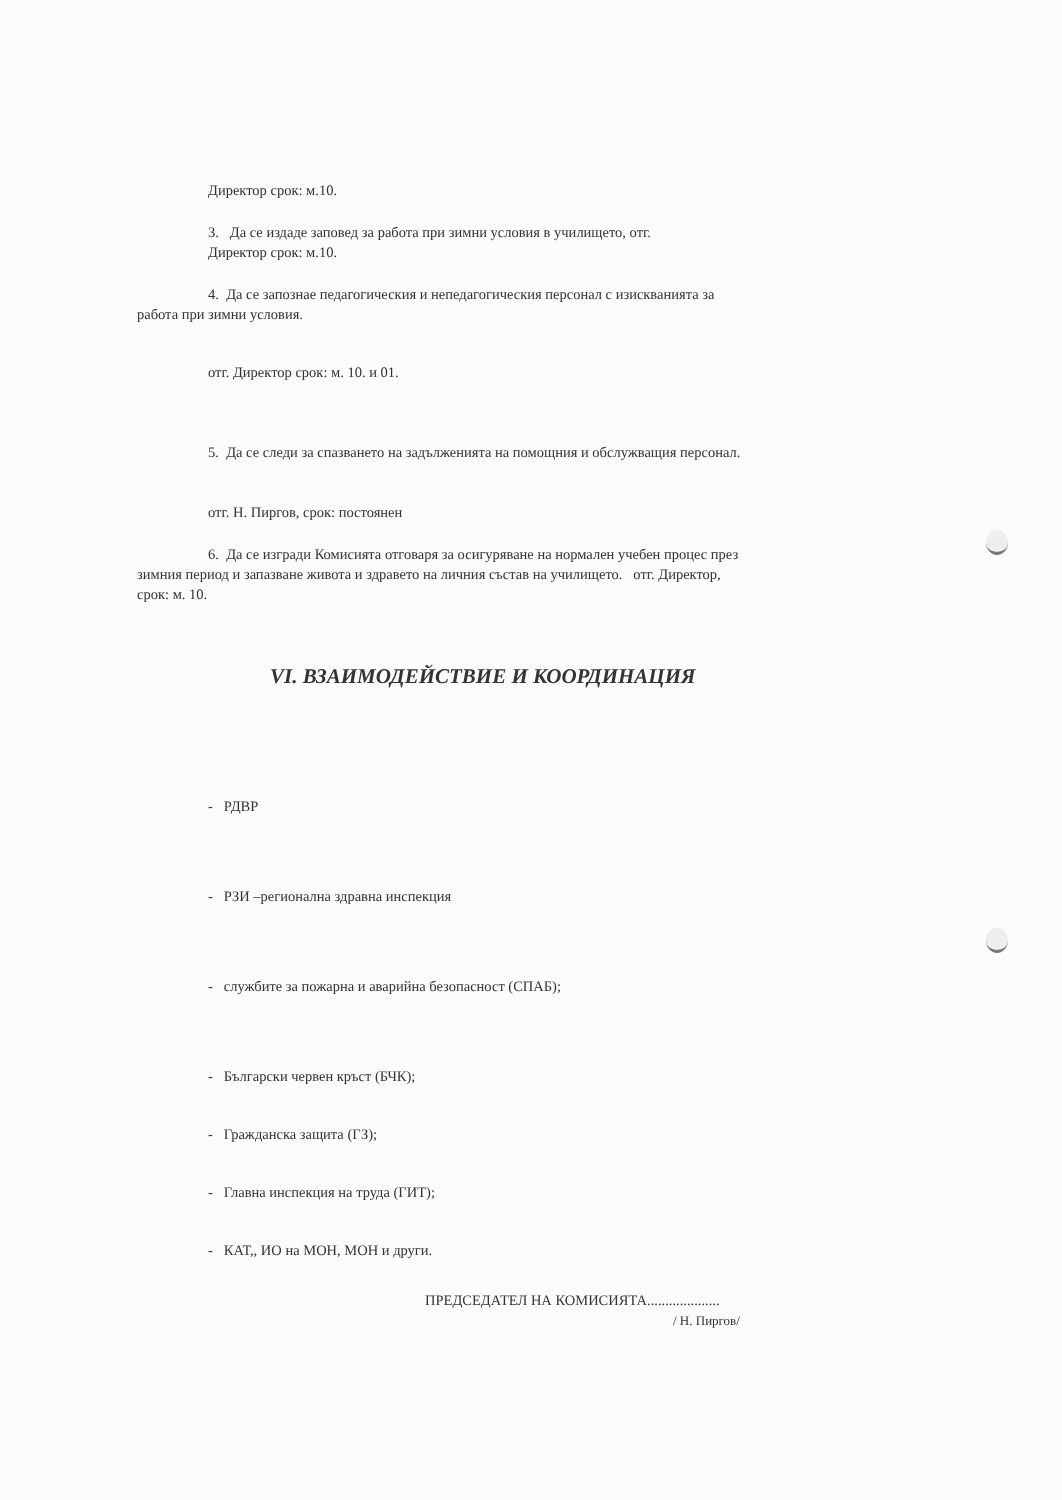Директор срок: м.10.
3. Да се издаде заповед за работа при зимни условия в училището, отг.
Директор срок: м.10.
4. Да се запознае педагогическия и непедагогическия персонал с изискванията за
работа при зимни условия.
отг. Директор срок: м. 10. и 01.
5. Да се следи за спазването на задълженията на помощния и обслужващия персонал.
отг. Н. Пиргов, срок: постоянен
6. Да се изгради Комисията отговаря за осигуряване на нормален учебен процес през
зимния период и запазване живота и здравето на личния състав на училището. отг. Директор,
срок: м. 10.
VI. ВЗАИМОДЕЙСТВИЕ И КООРДИНАЦИЯ
- РДВР
- РЗИ –регионална здравна инспекция
- службите за пожарна и аварийна безопасност (СПАБ);
- Български червен кръст (БЧК);
- Гражданска защита (ГЗ);
- Главна инспекция на труда (ГИТ);
- КАТ,, ИО на МОН, МОН и други.
ПРЕДСЕДАТЕЛ НА КОМИСИЯТА....................
/ Н. Пиргов/